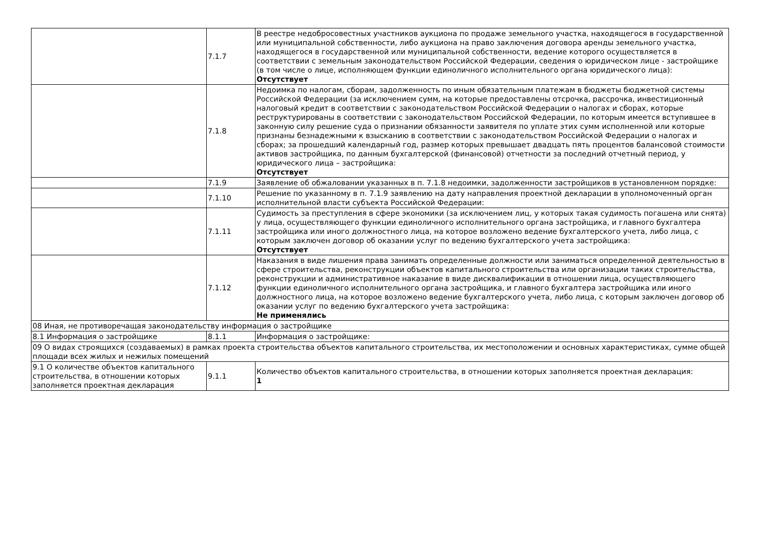| | 7.1.7 | В реестре недобросовестных участников аукциона по продаже земельного участка, находящегося в государственной или муниципальной собственности, либо аукциона на право заключения договора аренды земельного участка, находящегося в государственной или муниципальной собственности, ведение которого осуществляется в соответствии с земельным законодательством Российской Федерации, сведения о юридическом лице - застройщике (в том числе о лице, исполняющем функции единоличного исполнительного органа юридического лица): Отсутствует |
| | 7.1.8 | Недоимка по налогам, сборам, задолженность по иным обязательным платежам в бюджеты бюджетной системы Российской Федерации (за исключением сумм, на которые предоставлены отсрочка, рассрочка, инвестиционный налоговый кредит в соответствии с законодательством Российской Федерации о налогах и сборах, которые реструктурированы в соответствии с законодательством Российской Федерации, по которым имеется вступившее в законную силу решение суда о признании обязанности заявителя по уплате этих сумм исполненной или которые признаны безнадежными к взысканию в соответствии с законодательством Российской Федерации о налогах и сборах; за прошедший календарный год, размер которых превышает двадцать пять процентов балансовой стоимости активов застройщика, по данным бухгалтерской (финансовой) отчетности за последний отчетный период, у юридического лица – застройщика: Отсутствует |
| | 7.1.9 | Заявление об обжаловании указанных в п. 7.1.8 недоимки, задолженности застройщиков в установленном порядке: |
| | 7.1.10 | Решение по указанному в п. 7.1.9 заявлению на дату направления проектной декларации в уполномоченный орган исполнительной власти субъекта Российской Федерации: |
| | 7.1.11 | Судимость за преступления в сфере экономики (за исключением лиц, у которых такая судимость погашена или снята) у лица, осуществляющего функции единоличного исполнительного органа застройщика, и главного бухгалтера застройщика или иного должностного лица, на которое возложено ведение бухгалтерского учета, либо лица, с которым заключен договор об оказании услуг по ведению бухгалтерского учета застройщика: Отсутствует |
| | 7.1.12 | Наказания в виде лишения права занимать определенные должности или заниматься определенной деятельностью в сфере строительства, реконструкции объектов капитального строительства или организации таких строительства, реконструкции и административное наказание в виде дисквалификации в отношении лица, осуществляющего функции единоличного исполнительного органа застройщика, и главного бухгалтера застройщика или иного должностного лица, на которое возложено ведение бухгалтерского учета, либо лица, с которым заключен договор об оказании услуг по ведению бухгалтерского учета застройщика: Не применялись |
| 08 Иная, не противоречащая законодательству информация о застройщике | | |
| 8.1 Информация о застройщике | 8.1.1 | Информация о застройщике: |
| 09 О видах строящихся (создаваемых) в рамках проекта строительства объектов капитального строительства, их местоположении и основных характеристиках, сумме общей площади всех жилых и нежилых помещений | | |
| 9.1 О количестве объектов капитального строительства, в отношении которых заполняется проектная декларация | 9.1.1 | Количество объектов капитального строительства, в отношении которых заполняется проектная декларация: 1 |